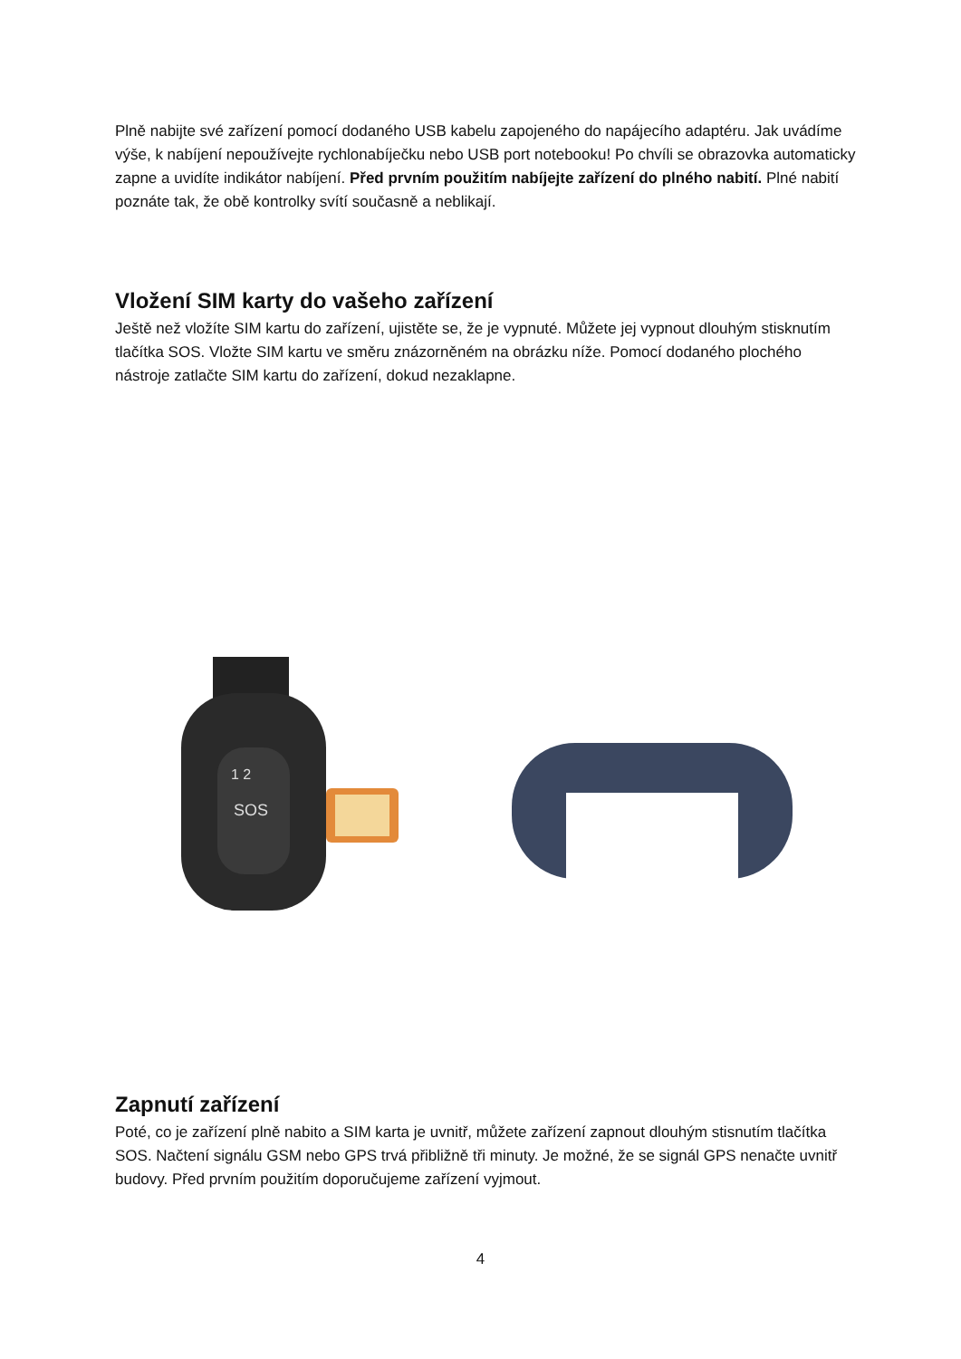Plně nabijte své zařízení pomocí dodaného USB kabelu zapojeného do napájecího adaptéru. Jak uvádíme výše, k nabíjení nepoužívejte rychlonabíječku nebo USB port notebooku! Po chvíli se obrazovka automaticky zapne a uvidíte indikátor nabíjení. Před prvním použitím nabíjejte zařízení do plného nabití. Plné nabití poznáte tak, že obě kontrolky svítí současně a neblikají.
Vložení SIM karty do vašeho zařízení
Ještě než vložíte SIM kartu do zařízení, ujistěte se, že je vypnuté. Můžete jej vypnout dlouhým stisknutím tlačítka SOS. Vložte SIM kartu ve směru znázorněném na obrázku níže. Pomocí dodaného plochého nástroje zatlačte SIM kartu do zařízení, dokud nezaklapne.
1 2
SOS
Zapnutí zařízení
Poté, co je zařízení plně nabito a SIM karta je uvnitř, můžete zařízení zapnout dlouhým stisnutím tlačítka SOS. Načtení signálu GSM nebo GPS trvá přibližně tři minuty. Je možné, že se signál GPS nenačte uvnitř budovy. Před prvním použitím doporučujeme zařízení vyjmout.
4